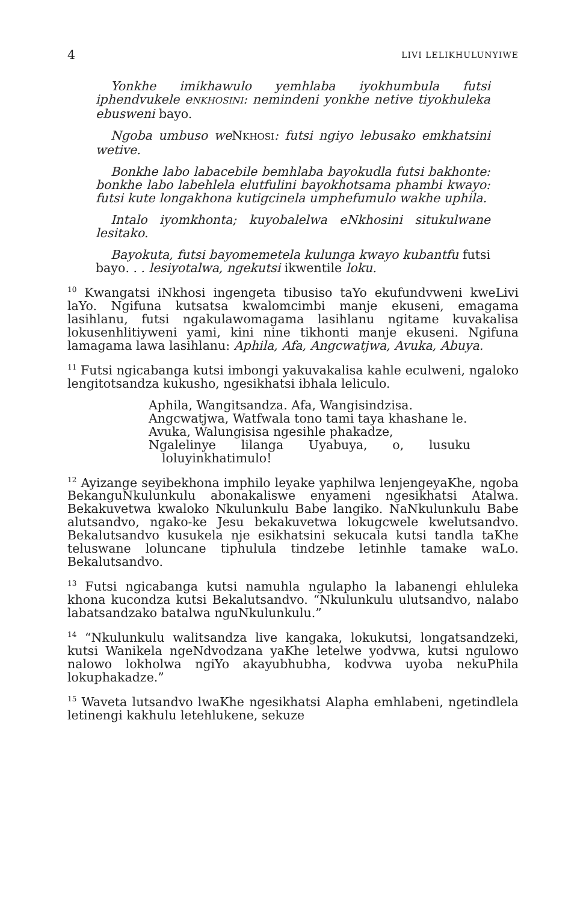4 LIVI LELIKHULUNYIWE
Yonkhe imikhawulo yemhlaba iyokhumbula futsi iphendvukele eNKHOSINI: nemindeni yonkhe netive tiyokhuleka ebusweni bayo.
Ngoba umbuso we NKHOSI: futsi ngiyo lebusako emkhatsini wetive.
Bonkhe labo labacebile bemhlaba bayokudla futsi bakhonte: bonkhe labo labehlela elutfulini bayokhotsama phambi kwayo: futsi kute longakhona kutigcinela umphefumulo wakhe uphila.
Intalo iyomkhonta; kuyobalelwa eNkhosini situkulwane lesitako.
Bayokuta, futsi bayomemetela kulunga kwayo kubantfu futsi bayo. . . lesiyotalwa, ngekutsi ikwentile loku.
<sup>10</sup> Kwangatsi iNkhosi ingengeta tibusiso taYo ekufundvweni kweLivi laYo. Ngifuna kutsatsa kwalomcimbi manje ekuseni, emagama lasihlanu, futsi ngakulawomagama lasihlanu ngitame kuvakalisa lokusenhlitiyweni yami, kini nine tikhonti manje ekuseni. Ngifuna lamagama lawa lasihlanu: Aphila, Afa, Angcwatjwa, Avuka, Abuya.
<sup>11</sup> Futsi ngicabanga kutsi imbongi yakuvakalisa kahle eculweni, ngaloko lengitotsandza kukusho, ngesikhatsi ibhala leliculo.
Aphila, Wangitsandza. Afa, Wangisindzisa.
Angcwatjwa, Watfwala tono tami taya khashane le.
Avuka, Walungisisa ngesihle phakadze,
Ngalelinye lilanga Uyabuya, o, lusuku loluyinkhatimulo!
<sup>12</sup> Ayizange seyibekhona imphilo leyake yaphilwa lenjengeyaKhe, ngoba BekanguNkulunkulu abonakaliswe enyameni ngesikhatsi Atalwa. Bekakuvetwa kwaloko Nkulunkulu Babe langiko. NaNkulunkulu Babe alutsandvo, ngako-ke Jesu bekakuvetwa lokugcwele kwelutsandvo. Bekalutsandvo kusukela nje esikhatsini sekucala kutsi tandla taKhe teluswane loluncane tiphulula tindzebe letinhle tamake waLo. Bekalutsandvo.
<sup>13</sup> Futsi ngicabanga kutsi namuhla ngulapho la labanengi ehluleka khona kucondza kutsi Bekalutsandvo. “Nkulunkulu ulutsandvo, nalabo labatsandzako batalwa nguNkulunkulu.”
<sup>14</sup> “Nkulunkulu walitsandza live kangaka, lokukutsi, longatsandzeki, kutsi Wanikela ngeNdvodzana yaKhe letelwe yodvwa, kutsi ngulowo nalowo lokholwa ngiYo akayubhubha, kodvwa uyoba nekuPhila lokuphakadze.”
<sup>15</sup> Waveta lutsandvo lwaKhe ngesikhatsi Alapha emhlabeni, ngetindlela letinengi kakhulu letehlukene, sekuze